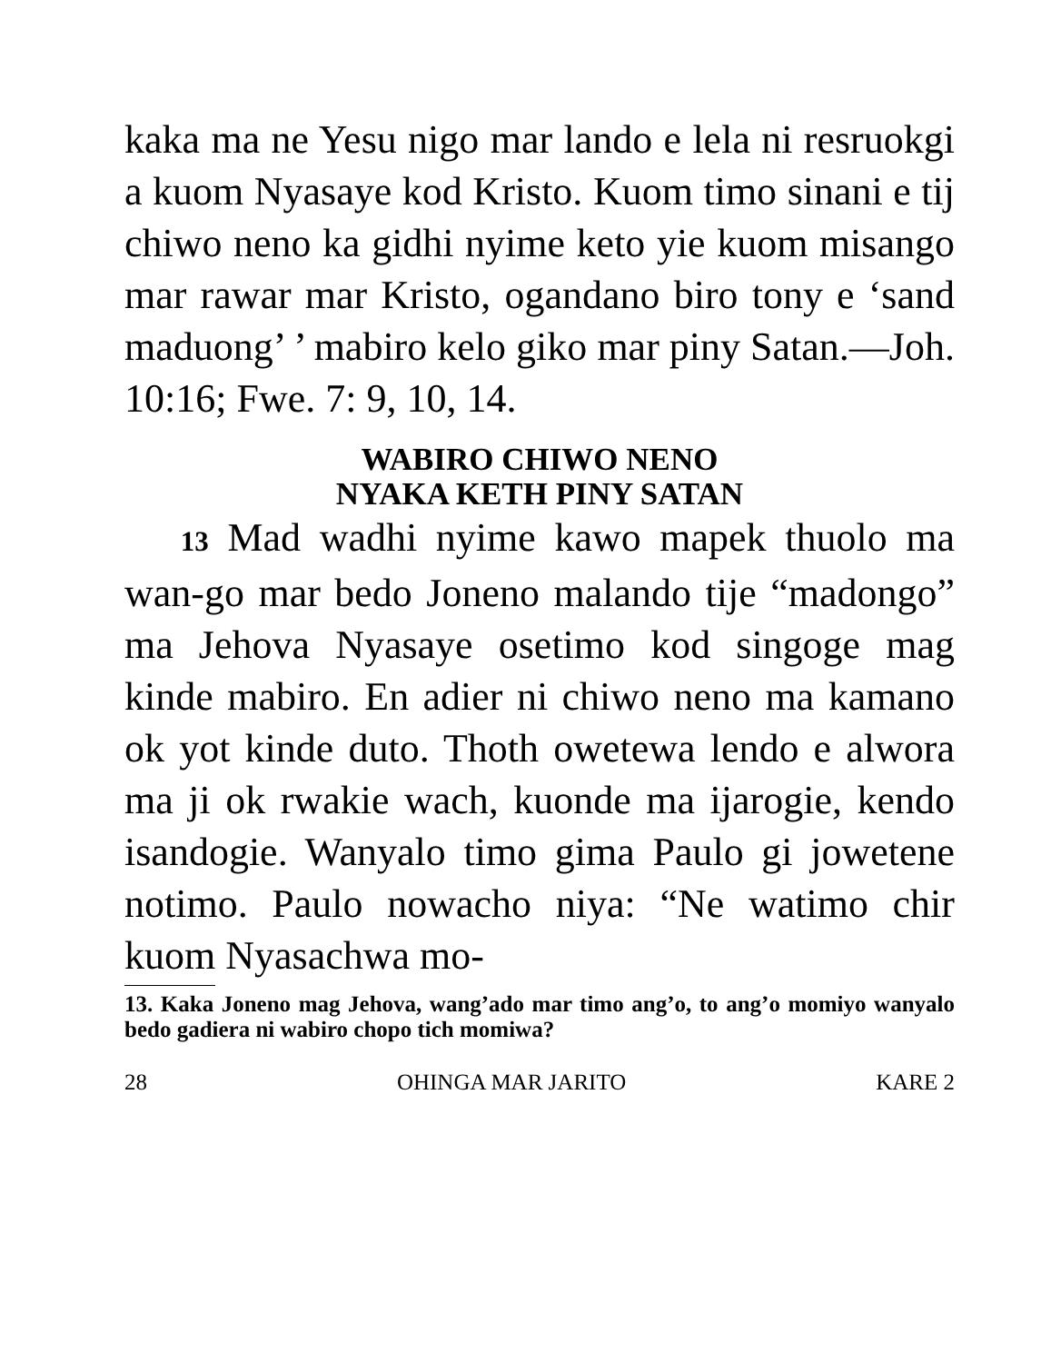kaka ma ne Yesu nigo mar lando e lela ni resruokgi a kuom Nyasaye kod Kristo. Kuom timo sinani e tij chiwo neno ka gidhi nyime keto yie kuom misango mar rawar mar Kristo, ogandano biro tony e ‘sand maduong’ ’ mabiro kelo giko mar piny Satan.—Joh. 10:16; Fwe. 7: 9, 10, 14.
WABIRO CHIWO NENO
NYAKA KETH PINY SATAN
13 Mad wadhi nyime kawo mapek thuolo ma wan-go mar bedo Joneno malando tije “madongo” ma Jehova Nyasaye osetimo kod singoge mag kinde mabiro. En adier ni chiwo neno ma kamano ok yot kinde duto. Thoth owetewa lendo e alwora ma ji ok rwakie wach, kuonde ma ijarogie, kendo isandogie. Wanyalo timo gima Paulo gi jowetene notimo. Paulo nowacho niya: “Ne watimo chir kuom Nyasachwa mo-
13. Kaka Joneno mag Jehova, wang’ado mar timo ang’o, to ang’o momiyo wanyalo bedo gadiera ni wabiro chopo tich momiwa?
28 OHINGA MAR JARITO KARE 2